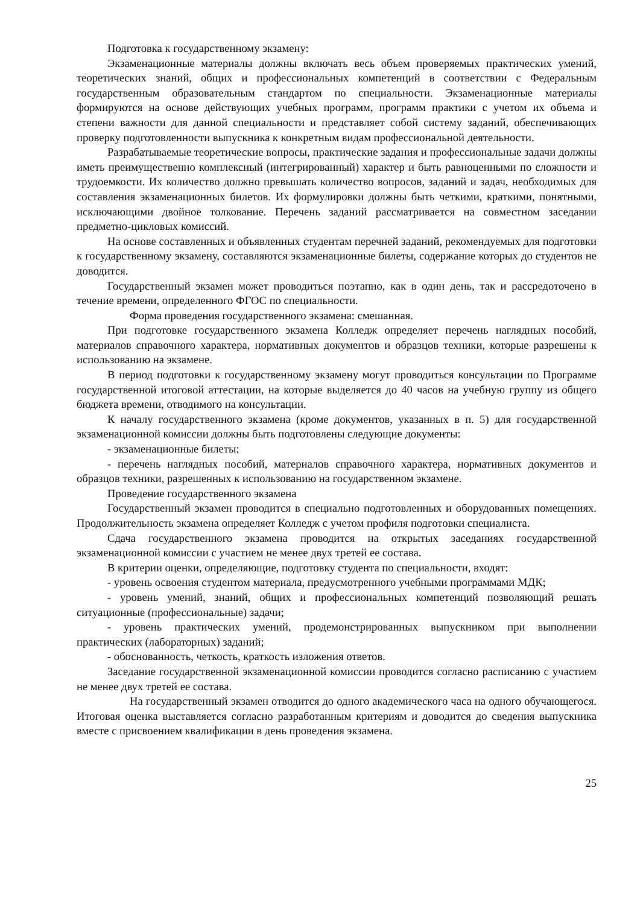Подготовка к государственному экзамену:
Экзаменационные материалы должны включать весь объем проверяемых практических умений, теоретических знаний, общих и профессиональных компетенций в соответствии с Федеральным государственным образовательным стандартом по специальности. Экзаменационные материалы формируются на основе действующих учебных программ, программ практики с учетом их объема и степени важности для данной специальности и представляет собой систему заданий, обеспечивающих проверку подготовленности выпускника к конкретным видам профессиональной деятельности.
Разрабатываемые теоретические вопросы, практические задания и профессиональные задачи должны иметь преимущественно комплексный (интегрированный) характер и быть равноценными по сложности и трудоемкости. Их количество должно превышать количество вопросов, заданий и задач, необходимых для составления экзаменационных билетов. Их формулировки должны быть четкими, краткими, понятными, исключающими двойное толкование. Перечень заданий рассматривается на совместном заседании предметно-цикловых комиссий.
На основе составленных и объявленных студентам перечней заданий, рекомендуемых для подготовки к государственному экзамену, составляются экзаменационные билеты, содержание которых до студентов не доводится.
Государственный экзамен может проводиться поэтапно, как в один день, так и рассредоточено в течение времени, определенного ФГОС по специальности.
Форма проведения государственного экзамена: смешанная.
При подготовке государственного экзамена Колледж определяет перечень наглядных пособий, материалов справочного характера, нормативных документов и образцов техники, которые разрешены к использованию на экзамене.
В период подготовки к государственному экзамену могут проводиться консультации по Программе государственной итоговой аттестации, на которые выделяется до 40 часов на учебную группу из общего бюджета времени, отводимого на консультации.
К началу государственного экзамена (кроме документов, указанных в п. 5) для государственной экзаменационной комиссии должны быть подготовлены следующие документы:
- экзаменационные билеты;
- перечень наглядных пособий, материалов справочного характера, нормативных документов и образцов техники, разрешенных к использованию на государственном экзамене.
Проведение государственного экзамена
Государственный экзамен проводится в специально подготовленных и оборудованных помещениях. Продолжительность экзамена определяет Колледж с учетом профиля подготовки специалиста.
Сдача государственного экзамена проводится на открытых заседаниях государственной экзаменационной комиссии с участием не менее двух третей ее состава.
В критерии оценки, определяющие, подготовку студента по специальности, входят:
- уровень освоения студентом материала, предусмотренного учебными программами МДК;
- уровень умений, знаний, общих и профессиональных компетенций позволяющий решать ситуационные (профессиональные) задачи;
- уровень практических умений, продемонстрированных выпускником при выполнении практических (лабораторных) заданий;
- обоснованность, четкость, краткость изложения ответов.
Заседание государственной экзаменационной комиссии проводится согласно расписанию с участием не менее двух третей ее состава.
На государственный экзамен отводится до одного академического часа на одного обучающегося. Итоговая оценка выставляется согласно разработанным критериям и доводится до сведения выпускника вместе с присвоением квалификации в день проведения экзамена.
25